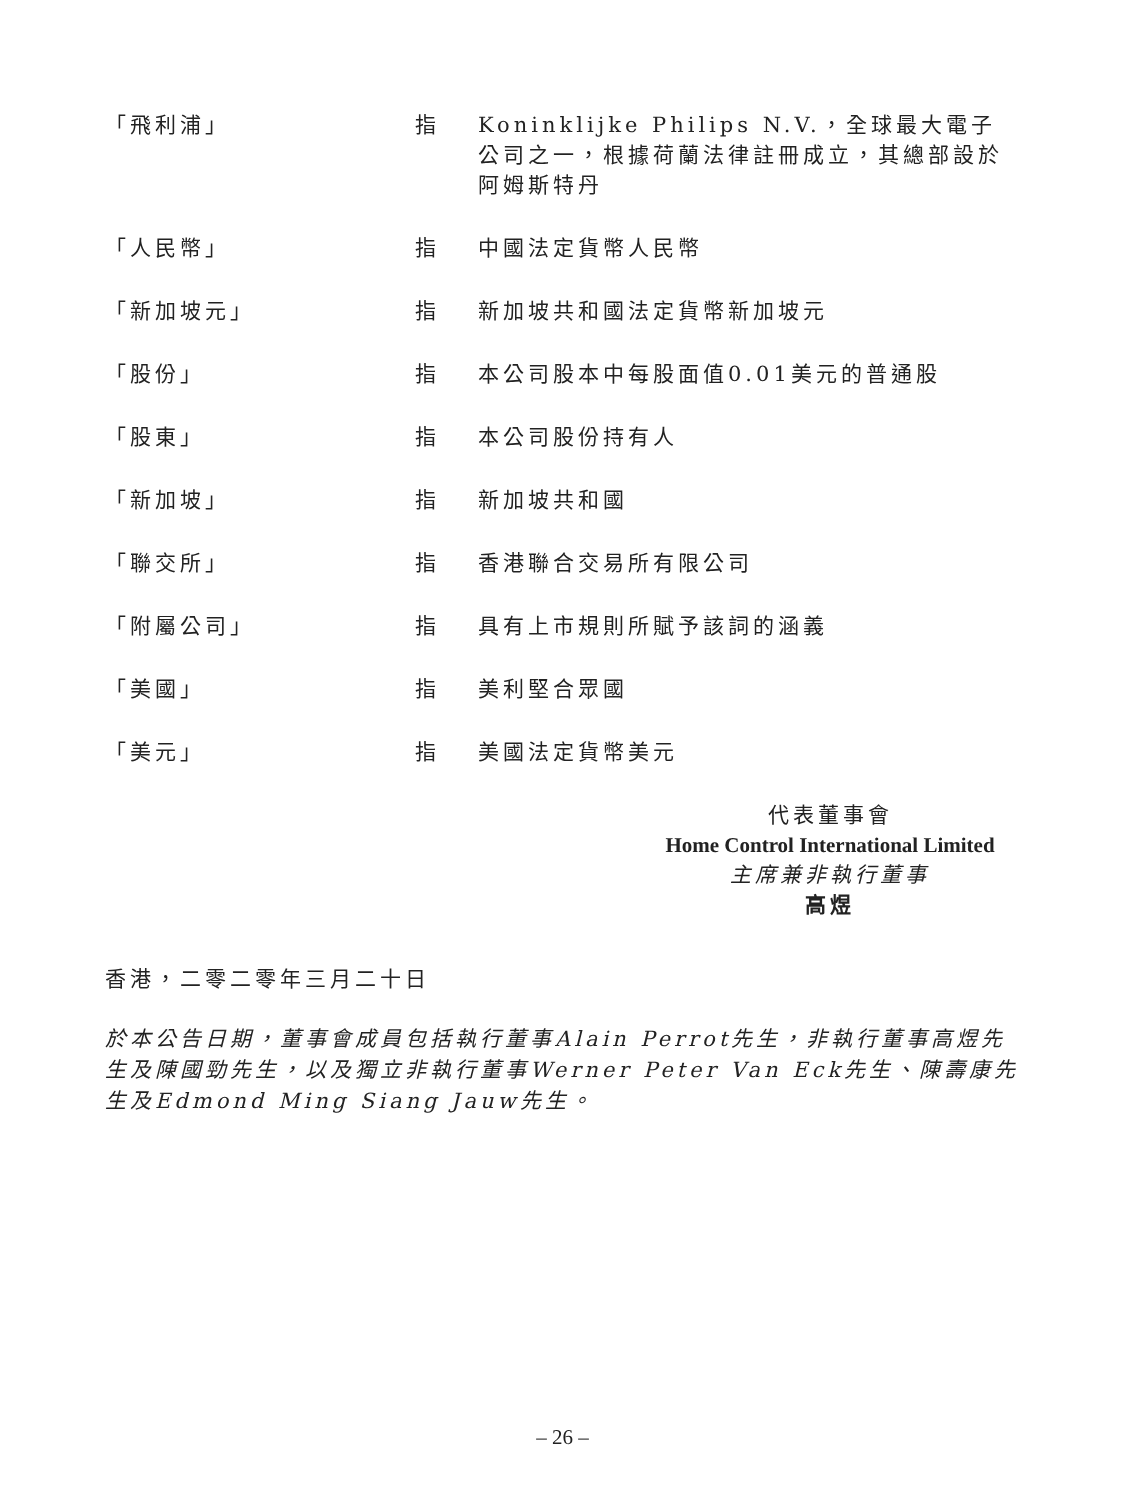| 「飛利浦」 | 指 | Koninklijke Philips N.V.，全球最大電子公司之一，根據荷蘭法律註冊成立，其總部設於阿姆斯特丹 |
| 「人民幣」 | 指 | 中國法定貨幣人民幣 |
| 「新加坡元」 | 指 | 新加坡共和國法定貨幣新加坡元 |
| 「股份」 | 指 | 本公司股本中每股面值0.01美元的普通股 |
| 「股東」 | 指 | 本公司股份持有人 |
| 「新加坡」 | 指 | 新加坡共和國 |
| 「聯交所」 | 指 | 香港聯合交易所有限公司 |
| 「附屬公司」 | 指 | 具有上市規則所賦予該詞的涵義 |
| 「美國」 | 指 | 美利堅合眾國 |
| 「美元」 | 指 | 美國法定貨幣美元 |
代表董事會
Home Control International Limited
主席兼非執行董事
高煜
香港，二零二零年三月二十日
於本公告日期，董事會成員包括執行董事Alain Perrot先生，非執行董事高煜先生及陳國勁先生，以及獨立非執行董事Werner Peter Van Eck先生、陳壽康先生及Edmond Ming Siang Jauw先生。
– 26 –